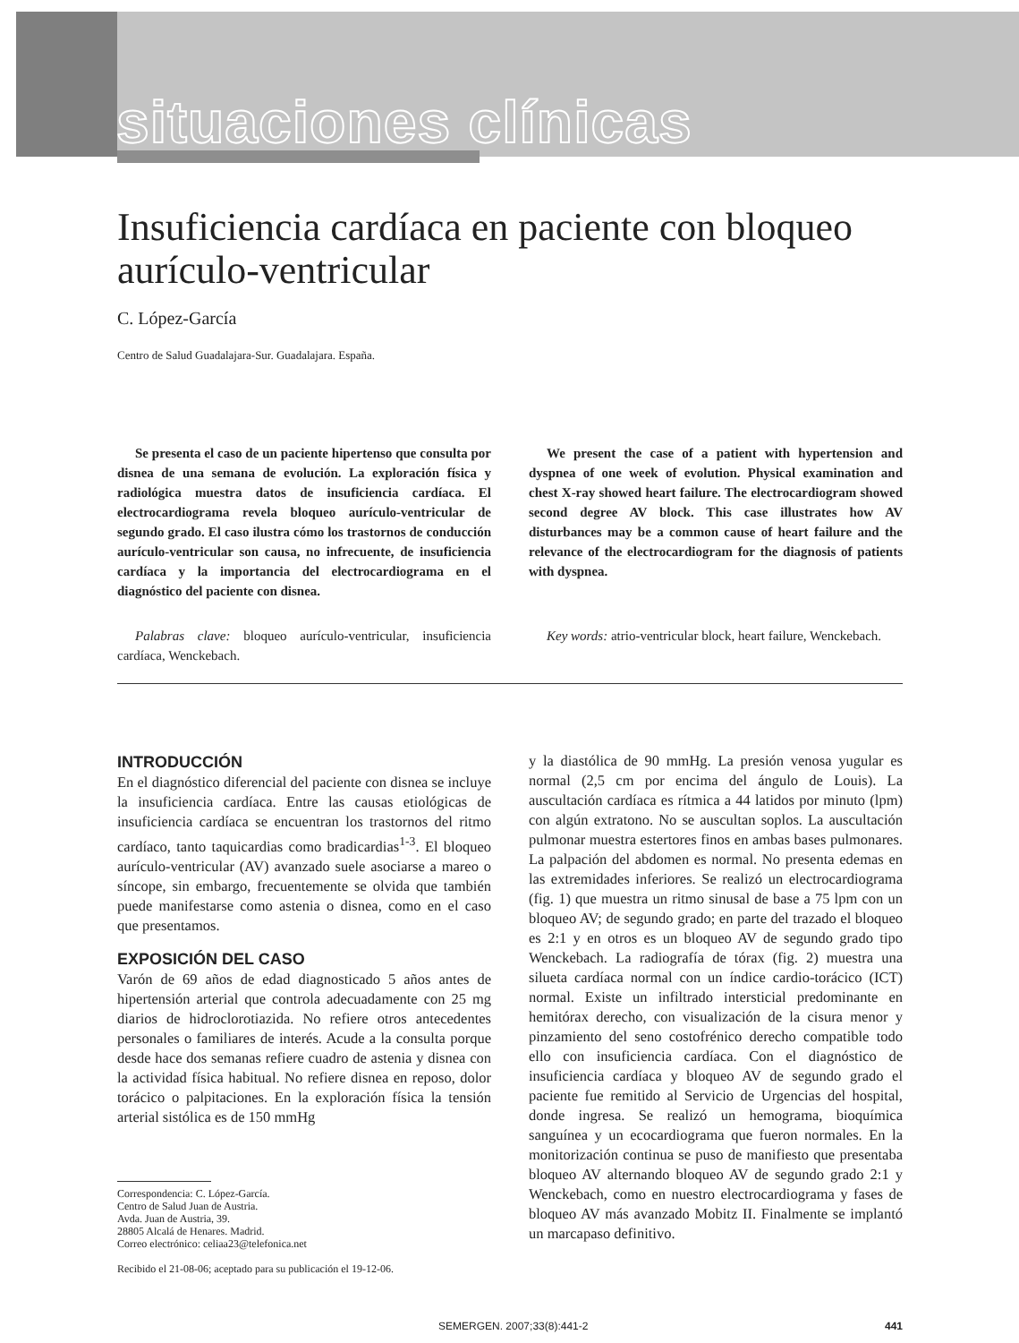situaciones clínicas
Insuficiencia cardíaca en paciente con bloqueo aurículo-ventricular
C. López-García
Centro de Salud Guadalajara-Sur. Guadalajara. España.
Se presenta el caso de un paciente hipertenso que consulta por disnea de una semana de evolución. La exploración física y radiológica muestra datos de insuficiencia cardíaca. El electrocardiograma revela bloqueo aurículo-ventricular de segundo grado. El caso ilustra cómo los trastornos de conducción aurículo-ventricular son causa, no infrecuente, de insuficiencia cardíaca y la importancia del electrocardiograma en el diagnóstico del paciente con disnea.
Palabras clave: bloqueo aurículo-ventricular, insuficiencia cardíaca, Wenckebach.
We present the case of a patient with hypertension and dyspnea of one week of evolution. Physical examination and chest X-ray showed heart failure. The electrocardiogram showed second degree AV block. This case illustrates how AV disturbances may be a common cause of heart failure and the relevance of the electrocardiogram for the diagnosis of patients with dyspnea.
Key words: atrio-ventricular block, heart failure, Wenckebach.
INTRODUCCIÓN
En el diagnóstico diferencial del paciente con disnea se incluye la insuficiencia cardíaca. Entre las causas etiológicas de insuficiencia cardíaca se encuentran los trastornos del ritmo cardíaco, tanto taquicardias como bradicardias<sup>1-3</sup>. El bloqueo aurículo-ventricular (AV) avanzado suele asociarse a mareo o síncope, sin embargo, frecuentemente se olvida que también puede manifestarse como astenia o disnea, como en el caso que presentamos.
EXPOSICIÓN DEL CASO
Varón de 69 años de edad diagnosticado 5 años antes de hipertensión arterial que controla adecuadamente con 25 mg diarios de hidroclorotiazida. No refiere otros antecedentes personales o familiares de interés. Acude a la consulta porque desde hace dos semanas refiere cuadro de astenia y disnea con la actividad física habitual. No refiere disnea en reposo, dolor torácico o palpitaciones. En la exploración física la tensión arterial sistólica es de 150 mmHg
Correspondencia: C. López-García.
Centro de Salud Juan de Austria.
Avda. Juan de Austria, 39.
28805 Alcalá de Henares. Madrid.
Correo electrónico: celiaa23@telefonica.net
Recibido el 21-08-06; aceptado para su publicación el 19-12-06.
y la diastólica de 90 mmHg. La presión venosa yugular es normal (2,5 cm por encima del ángulo de Louis). La auscultación cardíaca es rítmica a 44 latidos por minuto (lpm) con algún extratono. No se auscultan soplos. La auscultación pulmonar muestra estertores finos en ambas bases pulmonares. La palpación del abdomen es normal. No presenta edemas en las extremidades inferiores. Se realizó un electrocardiograma (fig. 1) que muestra un ritmo sinusal de base a 75 lpm con un bloqueo AV; de segundo grado; en parte del trazado el bloqueo es 2:1 y en otros es un bloqueo AV de segundo grado tipo Wenckebach. La radiografía de tórax (fig. 2) muestra una silueta cardíaca normal con un índice cardio-torácico (ICT) normal. Existe un infiltrado intersticial predominante en hemitórax derecho, con visualización de la cisura menor y pinzamiento del seno costofrénico derecho compatible todo ello con insuficiencia cardíaca. Con el diagnóstico de insuficiencia cardíaca y bloqueo AV de segundo grado el paciente fue remitido al Servicio de Urgencias del hospital, donde ingresa. Se realizó un hemograma, bioquímica sanguínea y un ecocardiograma que fueron normales. En la monitorización continua se puso de manifiesto que presentaba bloqueo AV alternando bloqueo AV de segundo grado 2:1 y Wenckebach, como en nuestro electrocardiograma y fases de bloqueo AV más avanzado Mobitz II. Finalmente se implantó un marcapaso definitivo.
SEMERGEN. 2007;33(8):441-2 441